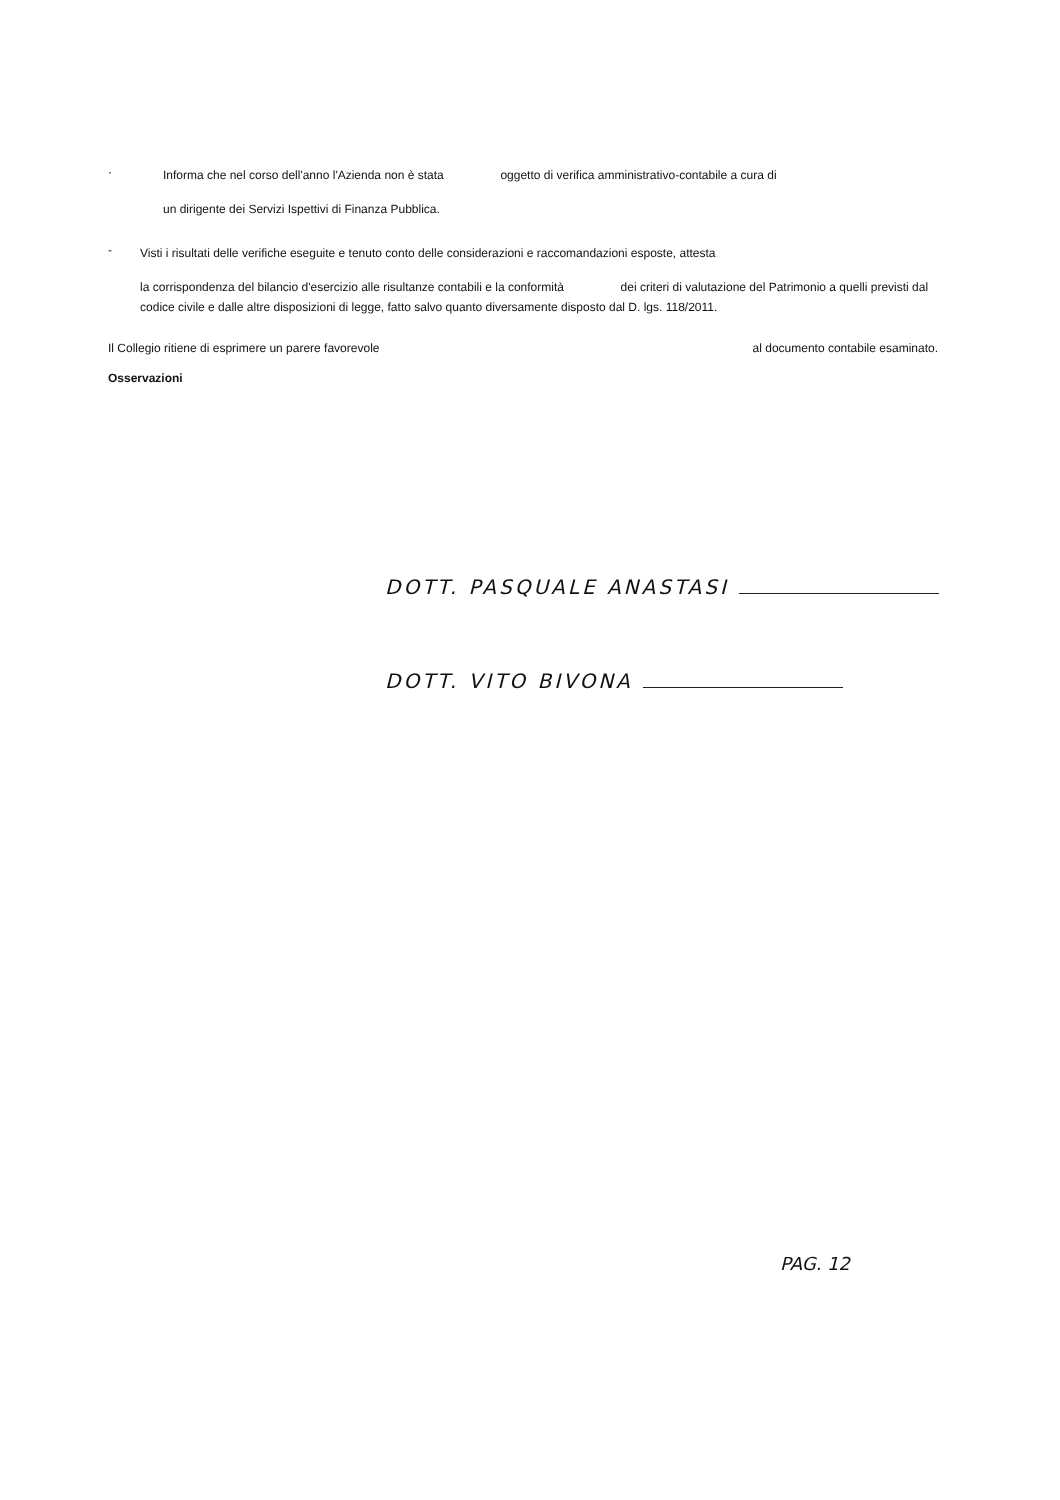·
Informa che nel corso dell'anno l'Azienda non è stata oggetto di verifica amministrativo-contabile a cura di
un dirigente dei Servizi Ispettivi di Finanza Pubblica.
-
Visti i risultati delle verifiche eseguite e tenuto conto delle considerazioni e raccomandazioni esposte, attesta
la corrispondenza del bilancio d'esercizio alle risultanze contabili e la conformità dei criteri di valutazione del Patrimonio a quelli previsti dal codice civile e dalle altre disposizioni di legge, fatto salvo quanto diversamente disposto dal D. lgs. 118/2011.
Il Collegio ritiene di esprimere un parere favorevole al documento contabile esaminato.
Osservazioni
DOTT. PASQUALE ANASTASI
DOTT. VITO BIVONA
PAG. 12